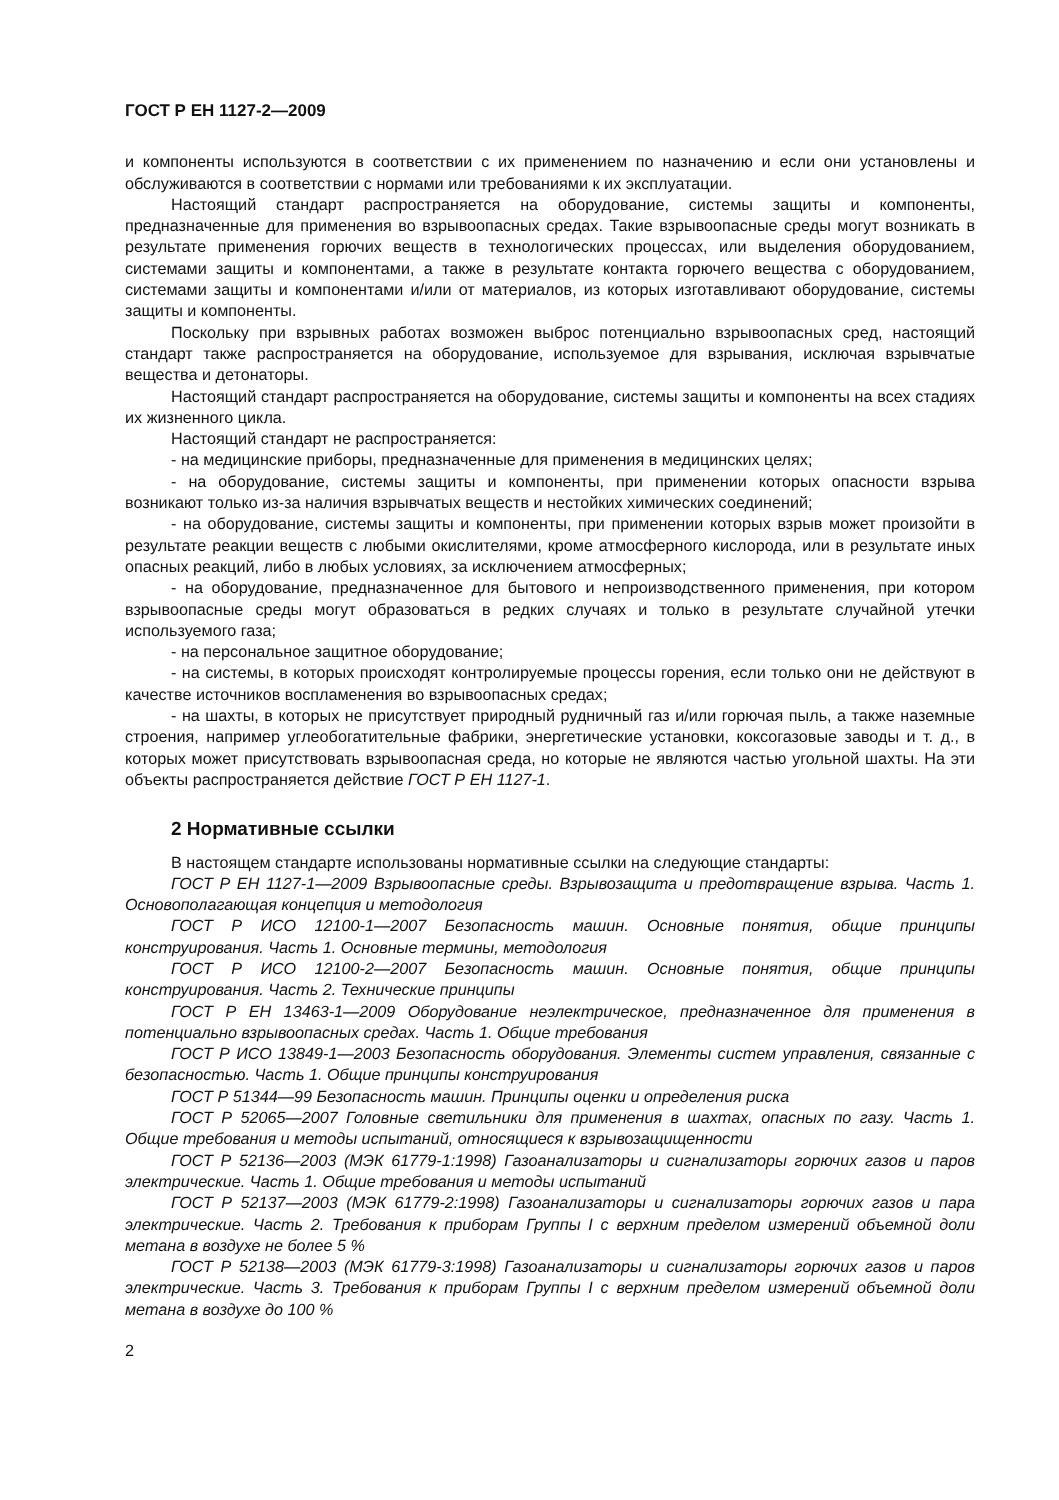ГОСТ Р ЕН 1127-2—2009
и компоненты используются в соответствии с их применением по назначению и если они установлены и обслуживаются в соответствии с нормами или требованиями к их эксплуатации.
Настоящий стандарт распространяется на оборудование, системы защиты и компоненты, предназначенные для применения во взрывоопасных средах. Такие взрывоопасные среды могут возникать в результате применения горючих веществ в технологических процессах, или выделения оборудованием, системами защиты и компонентами, а также в результате контакта горючего вещества с оборудованием, системами защиты и компонентами и/или от материалов, из которых изготавливают оборудование, системы защиты и компоненты.
Поскольку при взрывных работах возможен выброс потенциально взрывоопасных сред, настоящий стандарт также распространяется на оборудование, используемое для взрывания, исключая взрывчатые вещества и детонаторы.
Настоящий стандарт распространяется на оборудование, системы защиты и компоненты на всех стадиях их жизненного цикла.
Настоящий стандарт не распространяется:
- на медицинские приборы, предназначенные для применения в медицинских целях;
- на оборудование, системы защиты и компоненты, при применении которых опасности взрыва возникают только из-за наличия взрывчатых веществ и нестойких химических соединений;
- на оборудование, системы защиты и компоненты, при применении которых взрыв может произойти в результате реакции веществ с любыми окислителями, кроме атмосферного кислорода, или в результате иных опасных реакций, либо в любых условиях, за исключением атмосферных;
- на оборудование, предназначенное для бытового и непроизводственного применения, при котором взрывоопасные среды могут образоваться в редких случаях и только в результате случайной утечки используемого газа;
- на персональное защитное оборудование;
- на системы, в которых происходят контролируемые процессы горения, если только они не действуют в качестве источников воспламенения во взрывоопасных средах;
- на шахты, в которых не присутствует природный рудничный газ и/или горючая пыль, а также наземные строения, например углеобогатительные фабрики, энергетические установки, коксогазовые заводы и т. д., в которых может присутствовать взрывоопасная среда, но которые не являются частью угольной шахты. На эти объекты распространяется действие ГОСТ Р ЕН 1127-1.
2 Нормативные ссылки
В настоящем стандарте использованы нормативные ссылки на следующие стандарты:
ГОСТ Р ЕН 1127-1—2009 Взрывоопасные среды. Взрывозащита и предотвращение взрыва. Часть 1. Основополагающая концепция и методология
ГОСТ Р ИСО 12100-1—2007 Безопасность машин. Основные понятия, общие принципы конструирования. Часть 1. Основные термины, методология
ГОСТ Р ИСО 12100-2—2007 Безопасность машин. Основные понятия, общие принципы конструирования. Часть 2. Технические принципы
ГОСТ Р ЕН 13463-1—2009 Оборудование неэлектрическое, предназначенное для применения в потенциально взрывоопасных средах. Часть 1. Общие требования
ГОСТ Р ИСО 13849-1—2003 Безопасность оборудования. Элементы систем управления, связанные с безопасностью. Часть 1. Общие принципы конструирования
ГОСТ Р 51344—99 Безопасность машин. Принципы оценки и определения риска
ГОСТ Р 52065—2007 Головные светильники для применения в шахтах, опасных по газу. Часть 1. Общие требования и методы испытаний, относящиеся к взрывозащищенности
ГОСТ Р 52136—2003 (МЭК 61779-1:1998) Газоанализаторы и сигнализаторы горючих газов и паров электрические. Часть 1. Общие требования и методы испытаний
ГОСТ Р 52137—2003 (МЭК 61779-2:1998) Газоанализаторы и сигнализаторы горючих газов и пара электрические. Часть 2. Требования к приборам Группы I с верхним пределом измерений объемной доли метана в воздухе не более 5 %
ГОСТ Р 52138—2003 (МЭК 61779-3:1998) Газоанализаторы и сигнализаторы горючих газов и паров электрические. Часть 3. Требования к приборам Группы I с верхним пределом измерений объемной доли метана в воздухе до 100 %
2